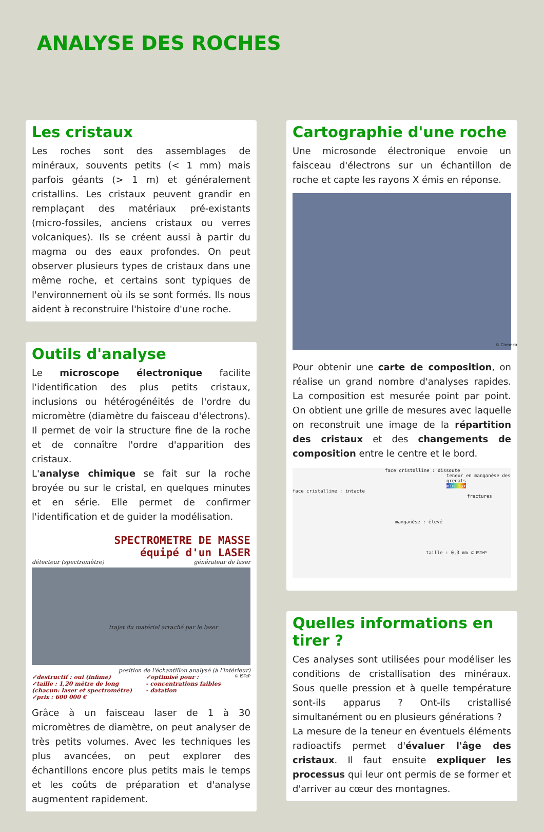ANALYSE DES ROCHES
Les cristaux
Les roches sont des assemblages de minéraux, souvents petits (< 1 mm) mais parfois géants (> 1 m) et généralement cristallins. Les cristaux peuvent grandir en remplaçant des matériaux pré-existants (micro-fossiles, anciens cristaux ou verres volcaniques). Ils se créent aussi à partir du magma ou des eaux profondes. On peut observer plusieurs types de cristaux dans une même roche, et certains sont typiques de l'environnement où ils se sont formés. Ils nous aident à reconstruire l'histoire d'une roche.
Outils d'analyse
Le microscope électronique facilite l'identification des plus petits cristaux, inclusions ou hétérogénéités de l'ordre du micromètre (diamètre du faisceau d'électrons). Il permet de voir la structure fine de la roche et de connaître l'ordre d'apparition des cristaux.
L'analyse chimique se fait sur la roche broyée ou sur le cristal, en quelques minutes et en série. Elle permet de confirmer l'identification et de guider la modélisation.
SPECTROMETRE DE MASSE
équipé d'un LASER
détecteur (spectromètre) générateur de laser
trajet du matériel arraché par le laser
position de l'échantillon analysé (à l'intérieur)
✓destructif : oui (infime)
✓taille : 1,20 mètre de long
(chacun: laser et spectromètre)
✓prix : 600 000 €
✓optimisé pour :
- concentrations faibles
- datation
© ISTeP
Grâce à un faisceau laser de 1 à 30 micromètres de diamètre, on peut analyser de très petits volumes. Avec les techniques les plus avancées, on peut explorer des échantillons encore plus petits mais le temps et les coûts de préparation et d'analyse augmentent rapidement.
Cartographie d'une roche
Une microsonde électronique envoie un faisceau d'électrons sur un échantillon de roche et capte les rayons X émis en réponse.
© Cameca
Pour obtenir une carte de composition, on réalise un grand nombre d'analyses rapides. La composition est mesurée point par point. On obtient une grille de mesures avec laquelle on reconstruit une image de la répartition des cristaux et des changements de composition entre le centre et le bord.
face cristalline : dissoute
teneur en manganèse des grenats
min max
face cristalline : intacte
fractures
manganèse : élevé
taille : 0,3 mm © ISTeP
Quelles informations en tirer ?
Ces analyses sont utilisées pour modéliser les conditions de cristallisation des minéraux. Sous quelle pression et à quelle température sont-ils apparus ? Ont-ils cristallisé simultanément ou en plusieurs générations ?
La mesure de la teneur en éventuels éléments radioactifs permet d'évaluer l'âge des cristaux. Il faut ensuite expliquer les processus qui leur ont permis de se former et d'arriver au cœur des montagnes.